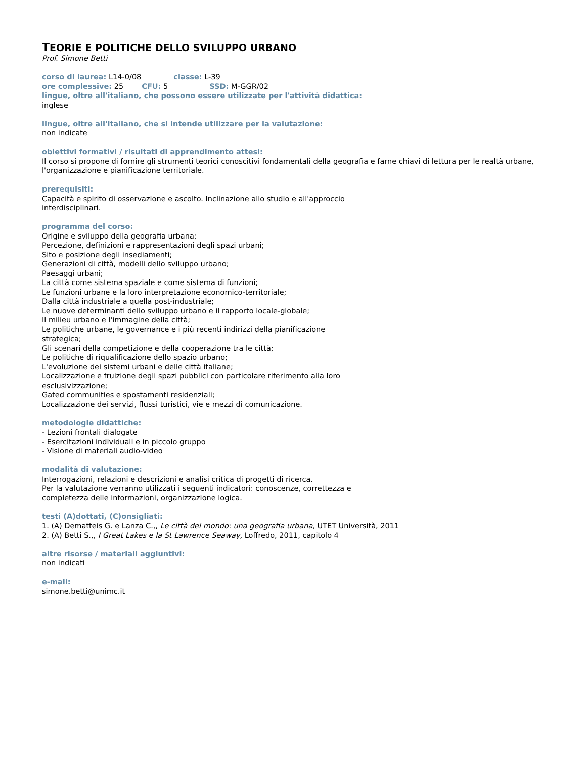TEORIE E POLITICHE DELLO SVILUPPO URBANO
Prof. Simone Betti
corso di laurea: L14-0/08 classe: L-39
ore complessive: 25 CFU: 5 SSD: M-GGR/02
lingue, oltre all'italiano, che possono essere utilizzate per l'attività didattica:
inglese
lingue, oltre all'italiano, che si intende utilizzare per la valutazione:
non indicate
obiettivi formativi / risultati di apprendimento attesi:
Il corso si propone di fornire gli strumenti teorici conoscitivi fondamentali della geografia e farne chiavi di lettura per le realtà urbane, l'organizzazione e pianificazione territoriale.
prerequisiti:
Capacità e spirito di osservazione e ascolto. Inclinazione allo studio e all'approccio
interdisciplinari.
programma del corso:
Origine e sviluppo della geografia urbana;
Percezione, definizioni e rappresentazioni degli spazi urbani;
Sito e posizione degli insediamenti;
Generazioni di città, modelli dello sviluppo urbano;
Paesaggi urbani;
La città come sistema spaziale e come sistema di funzioni;
Le funzioni urbane e la loro interpretazione economico-territoriale;
Dalla città industriale a quella post-industriale;
Le nuove determinanti dello sviluppo urbano e il rapporto locale-globale;
Il milieu urbano e l'immagine della città;
Le politiche urbane, le governance e i più recenti indirizzi della pianificazione
strategica;
Gli scenari della competizione e della cooperazione tra le città;
Le politiche di riqualificazione dello spazio urbano;
L'evoluzione dei sistemi urbani e delle città italiane;
Localizzazione e fruizione degli spazi pubblici con particolare riferimento alla loro
esclusivizzazione;
Gated communities e spostamenti residenziali;
Localizzazione dei servizi, flussi turistici, vie e mezzi di comunicazione.
metodologie didattiche:
- Lezioni frontali dialogate
- Esercitazioni individuali e in piccolo gruppo
- Visione di materiali audio-video
modalità di valutazione:
Interrogazioni, relazioni e descrizioni e analisi critica di progetti di ricerca.
Per la valutazione verranno utilizzati i seguenti indicatori: conoscenze, correttezza e
completezza delle informazioni, organizzazione logica.
testi (A)dottati, (C)onsigliati:
1. (A) Dematteis G. e Lanza C.,, Le città del mondo: una geografia urbana, UTET Università, 2011
2. (A) Betti S.,, I Great Lakes e la St Lawrence Seaway, Loffredo, 2011, capitolo 4
altre risorse / materiali aggiuntivi:
non indicati
e-mail:
simone.betti@unimc.it